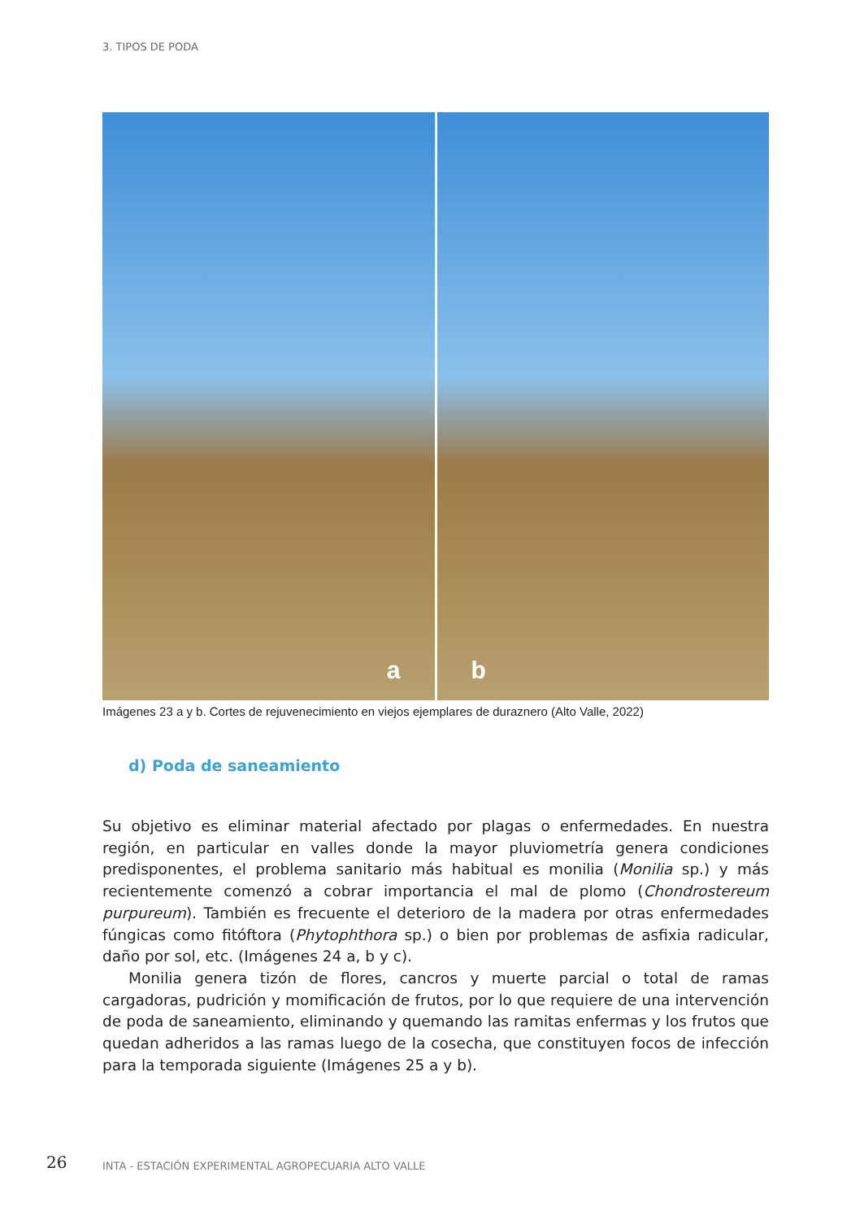3. TIPOS DE PODA
a
b
Imágenes 23 a y b. Cortes de rejuvenecimiento en viejos ejemplares de duraznero (Alto Valle, 2022)
d) Poda de saneamiento
Su objetivo es eliminar material afectado por plagas o enfermedades. En nuestra región, en particular en valles donde la mayor pluviometría genera condiciones predisponentes, el problema sanitario más habitual es monilia (Monilia sp.) y más recientemente comenzó a cobrar importancia el mal de plomo (Chondrostereum purpureum). También es frecuente el deterioro de la madera por otras enfermedades fúngicas como fitóftora (Phytophthora sp.) o bien por problemas de asfixia radicular, daño por sol, etc. (Imágenes 24 a, b y c).
Monilia genera tizón de flores, cancros y muerte parcial o total de ramas cargadoras, pudrición y momificación de frutos, por lo que requiere de una intervención de poda de saneamiento, eliminando y quemando las ramitas enfermas y los frutos que quedan adheridos a las ramas luego de la cosecha, que constituyen focos de infección para la temporada siguiente (Imágenes 25 a y b).
26
INTA - ESTACIÓN EXPERIMENTAL AGROPECUARIA ALTO VALLE